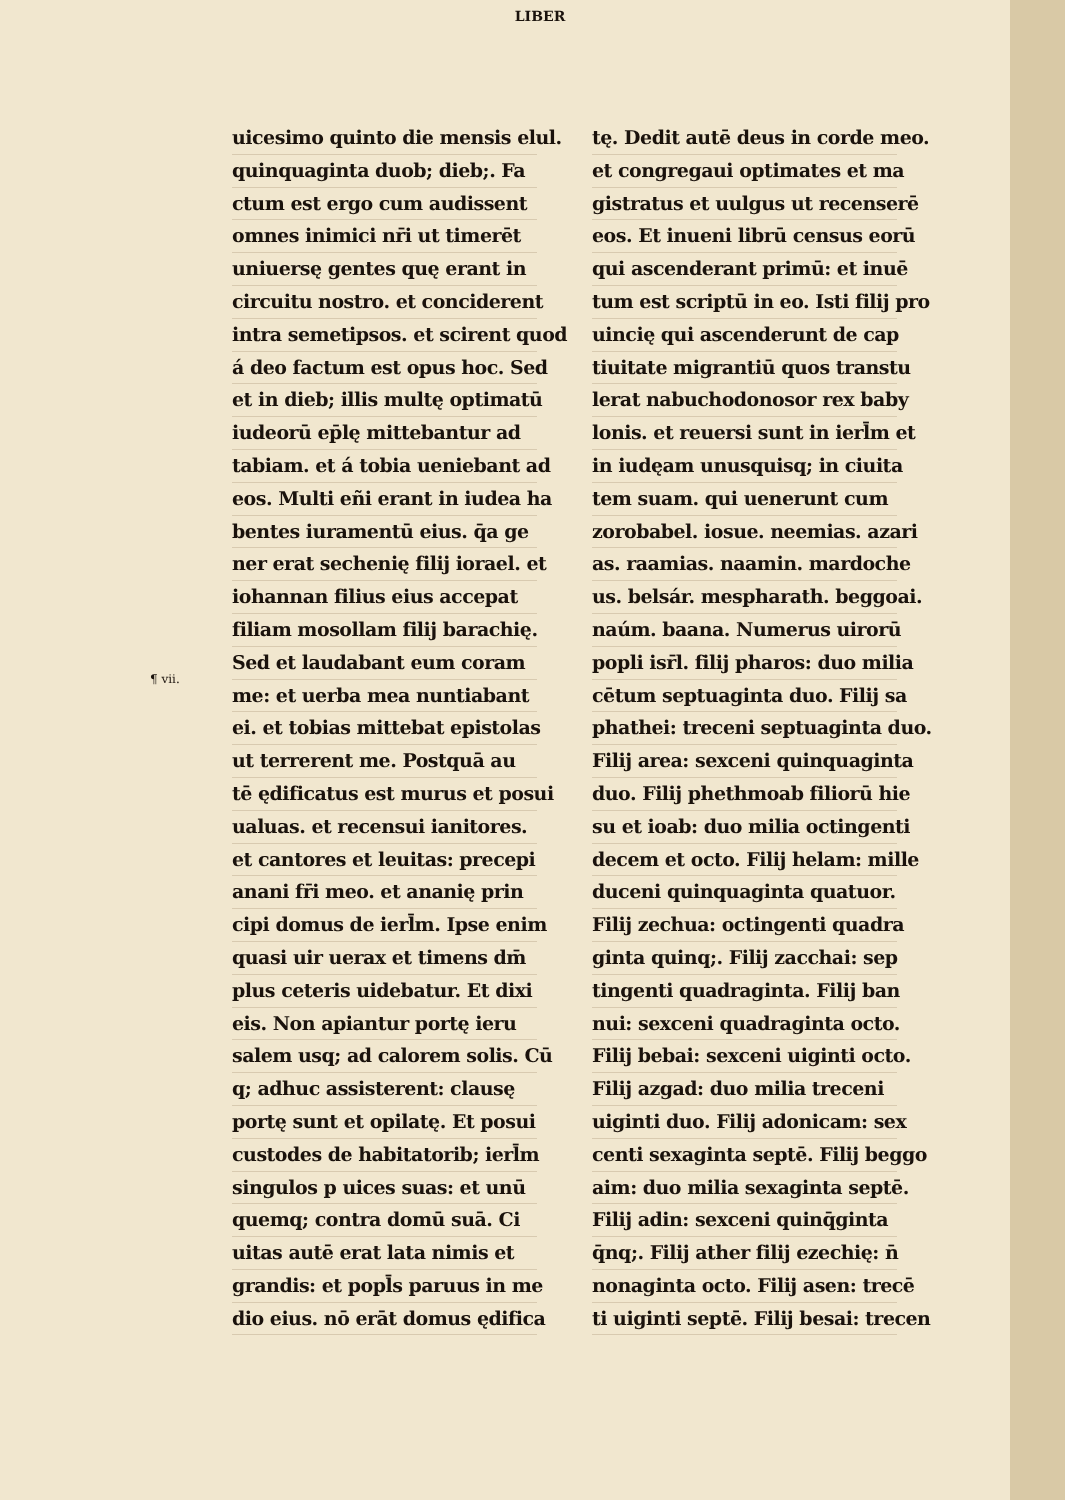LIBER
¶ vii.
uicesimo quinto die mensis elul.
quinquaginta duob; dieb;. Fa
ctum est ergo cum audissent
omnes inimici nr̄i ut timerēt
uniuersę gentes quę erant in
circuitu nostro. et conciderent
intra semetipsos. et scirent quod
á deo factum est opus hoc. Sed
et in dieb; illis multę optimatū
iudeorū ep̄lę mittebantur ad
tabiam. et á tobia ueniebant ad
eos. Multi eñi erant in iudea ha
bentes iuramentū eius. q̄a ge
ner erat sechenię filij iorael. et
iohannan filius eius accepat
filiam mosollam filij barachię.
Sed et laudabant eum coram
me: et uerba mea nuntiabant
ei. et tobias mittebat epistolas
ut terrerent me. Postquā au
tē ędificatus est murus et posui
ualuas. et recensui ianitores.
et cantores et leuitas: precepi
anani fr̄i meo. et ananię prin
cipi domus de ierl̄m. Ipse enim
quasi uir uerax et timens dm̄
plus ceteris uidebatur. Et dixi
eis. Non apiantur portę ieru
salem usq; ad calorem solis. Cū
q; adhuc assisterent: clausę
portę sunt et opilatę. Et posui
custodes de habitatorib; ierl̄m
singulos p uices suas: et unū
quemq; contra domū suā. Ci
uitas autē erat lata nimis et
grandis: et popl̄s paruus in me
dio eius. nō erāt domus ędifica
tę. Dedit autē deus in corde meo.
et congregaui optimates et ma
gistratus et uulgus ut recenserē
eos. Et inueni librū census eorū
qui ascenderant primū: et inuē
tum est scriptū in eo. Isti filij pro
uincię qui ascenderunt de cap
tiuitate migrantiū quos transtu
lerat nabuchodonosor rex baby
lonis. et reuersi sunt in ierl̄m et
in iudęam unusquisq; in ciuita
tem suam. qui uenerunt cum
zorobabel. iosue. neemias. azari
as. raamias. naamin. mardoche
us. belsár. mespharath. beggoai.
naúm. baana. Numerus uirorū
popli isr̄l. filij pharos: duo milia
cētum septuaginta duo. Filij sa
phathei: treceni septuaginta duo.
Filij area: sexceni quinquaginta
duo. Filij phethmoab filiorū hie
su et ioab: duo milia octingenti
decem et octo. Filij helam: mille
duceni quinquaginta quatuor.
Filij zechua: octingenti quadra
ginta quinq;. Filij zacchai: sep
tingenti quadraginta. Filij ban
nui: sexceni quadraginta octo.
Filij bebai: sexceni uiginti octo.
Filij azgad: duo milia treceni
uiginti duo. Filij adonicam: sex
centi sexaginta septē. Filij beggo
aim: duo milia sexaginta septē.
Filij adin: sexceni quinq̄ginta
q̄nq;. Filij ather filij ezechię: n̄
nonaginta octo. Filij asen: trecē
ti uiginti septē. Filij besai: trecen